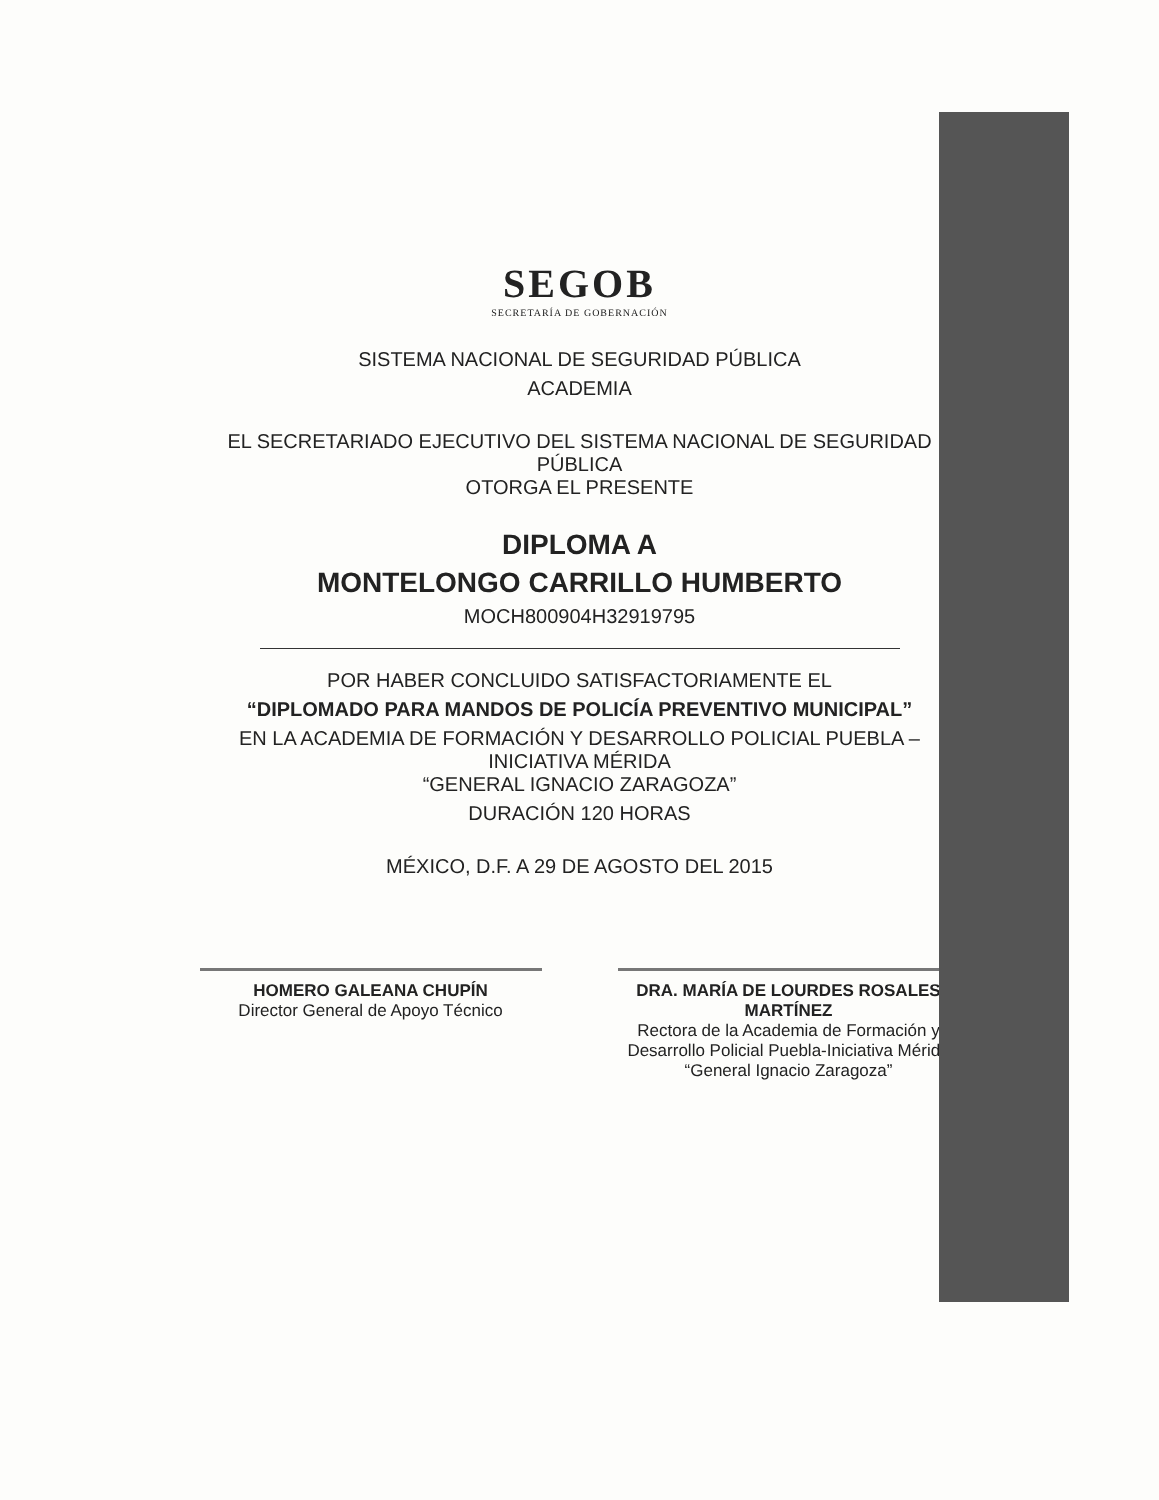SEGOB
SECRETARÍA DE GOBERNACIÓN
SISTEMA NACIONAL DE SEGURIDAD PÚBLICA
ACADEMIA
EL SECRETARIADO EJECUTIVO DEL SISTEMA NACIONAL DE SEGURIDAD PÚBLICA
OTORGA EL PRESENTE
DIPLOMA A
MONTELONGO CARRILLO HUMBERTO
MOCH800904H32919795
POR HABER CONCLUIDO SATISFACTORIAMENTE EL
“DIPLOMADO PARA MANDOS DE POLICÍA PREVENTIVO MUNICIPAL”
EN LA ACADEMIA DE FORMACIÓN Y DESARROLLO POLICIAL PUEBLA – INICIATIVA MÉRIDA
“GENERAL IGNACIO ZARAGOZA”
DURACIÓN 120 HORAS
MÉXICO, D.F. A 29 DE AGOSTO DEL 2015
HOMERO GALEANA CHUPÍN
Director General de Apoyo Técnico
DRA. MARÍA DE LOURDES ROSALES MARTÍNEZ
Rectora de la Academia de Formación y Desarrollo Policial Puebla-Iniciativa Mérida “General Ignacio Zaragoza”